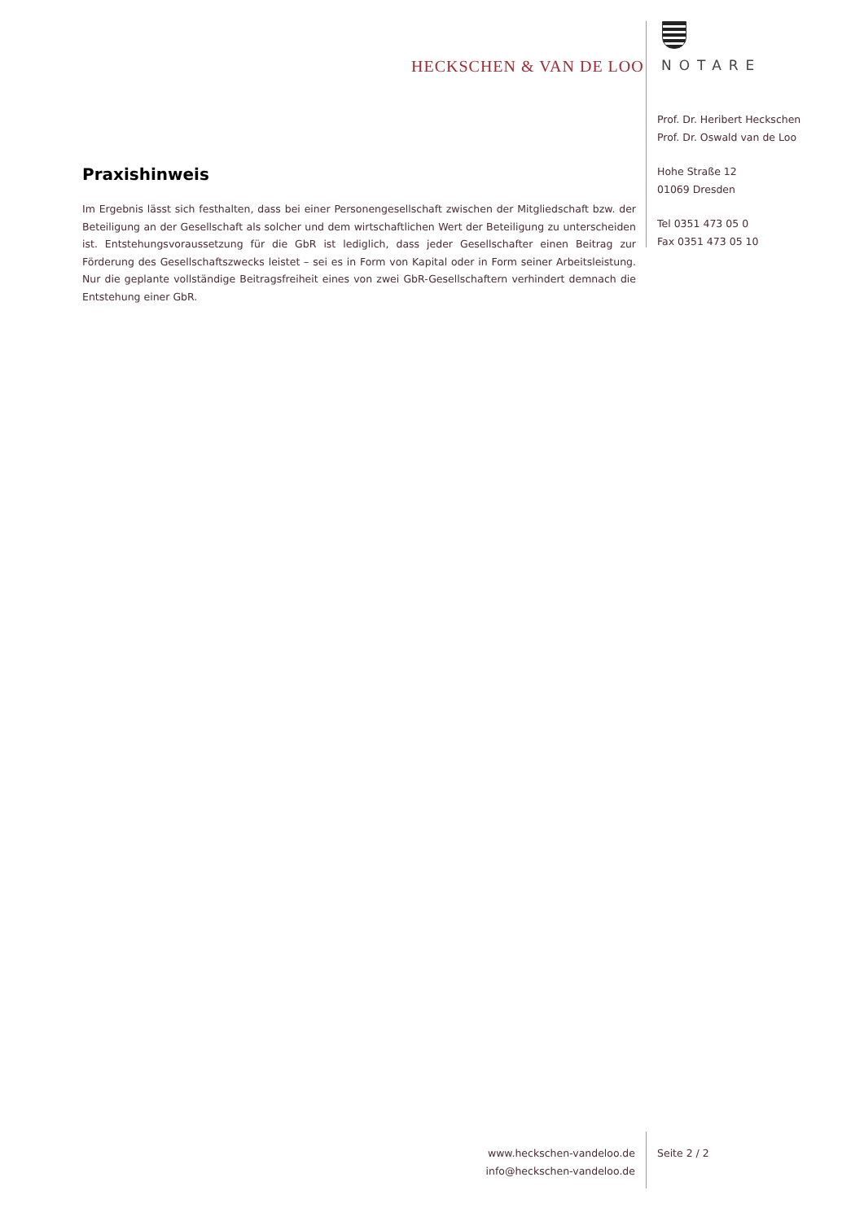HECKSCHEN & VAN DE LOO NOTARE
Prof. Dr. Heribert Heckschen
Prof. Dr. Oswald van de Loo
Hohe Straße 12
01069 Dresden
Tel 0351 473 05 0
Fax 0351 473 05 10
Praxishinweis
Im Ergebnis lässt sich festhalten, dass bei einer Personengesellschaft zwischen der Mitgliedschaft bzw. der Beteiligung an der Gesellschaft als solcher und dem wirtschaftlichen Wert der Beteiligung zu unterscheiden ist. Entstehungsvoraussetzung für die GbR ist lediglich, dass jeder Gesellschafter einen Beitrag zur Förderung des Gesellschaftszwecks leistet – sei es in Form von Kapital oder in Form seiner Arbeitsleistung. Nur die geplante vollständige Beitragsfreiheit eines von zwei GbR-Gesellschaftern verhindert demnach die Entstehung einer GbR.
www.heckschen-vandeloo.de
info@heckschen-vandeloo.de
Seite 2 / 2